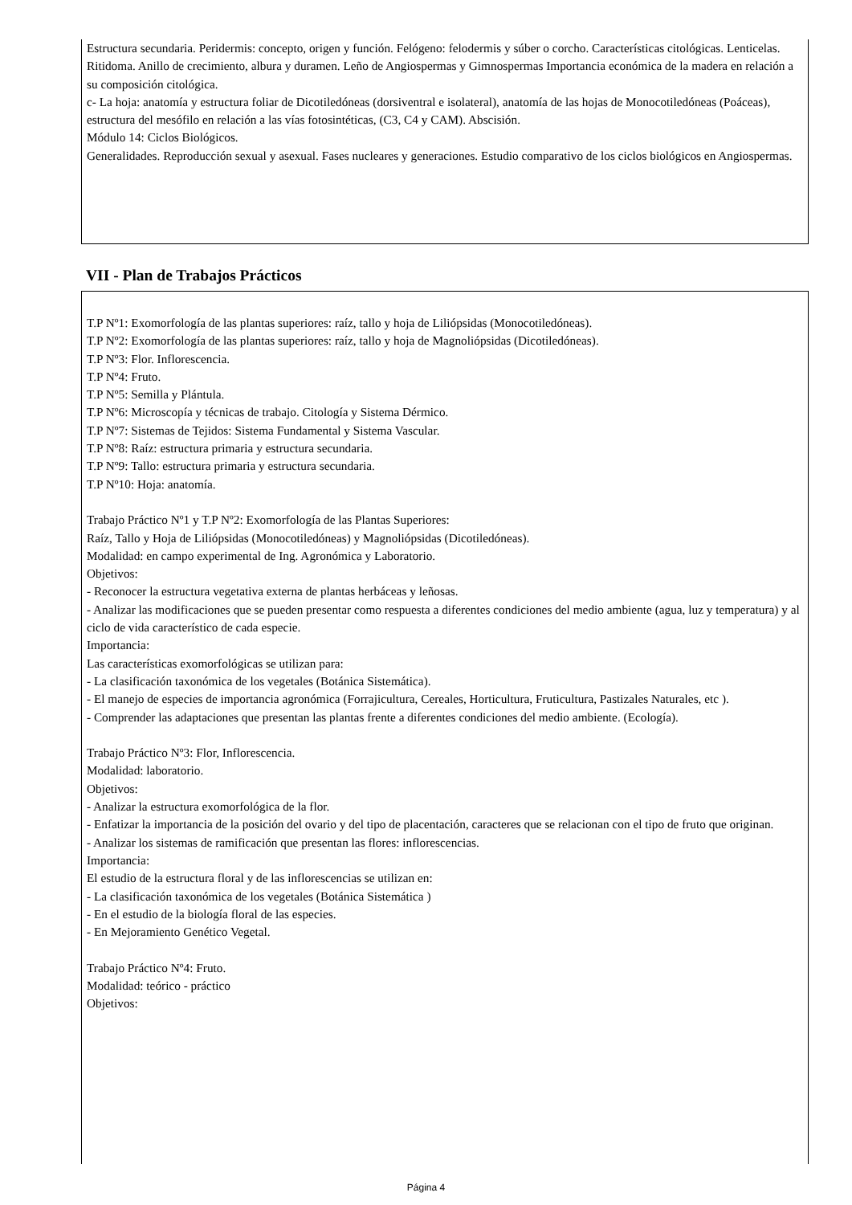Estructura secundaria. Peridermis: concepto, origen y función. Felógeno: felodermis y súber o corcho. Características citológicas. Lenticelas. Ritidoma. Anillo de crecimiento, albura y duramen. Leño de Angiospermas y Gimnospermas Importancia económica de la madera en relación a su composición citológica.
c- La hoja: anatomía y estructura foliar de Dicotiledóneas (dorsiventral e isolateral), anatomía de las hojas de Monocotiledóneas (Poáceas), estructura del mesófilo en relación a las vías fotosintéticas, (C3, C4 y CAM). Abscisión.
Módulo 14: Ciclos Biológicos.
Generalidades. Reproducción sexual y asexual. Fases nucleares y generaciones. Estudio comparativo de los ciclos biológicos en Angiospermas.
VII - Plan de Trabajos Prácticos
T.P Nº1: Exomorfología de las plantas superiores: raíz, tallo y hoja de Liliópsidas (Monocotiledóneas).
T.P Nº2: Exomorfología de las plantas superiores: raíz, tallo y hoja de Magnoliópsidas (Dicotiledóneas).
T.P Nº3: Flor. Inflorescencia.
T.P Nº4: Fruto.
T.P Nº5: Semilla y Plántula.
T.P Nº6: Microscopía y técnicas de trabajo. Citología y Sistema Dérmico.
T.P Nº7: Sistemas de Tejidos: Sistema Fundamental y Sistema Vascular.
T.P Nº8: Raíz: estructura primaria y estructura secundaria.
T.P Nº9: Tallo: estructura primaria y estructura secundaria.
T.P Nº10: Hoja: anatomía.
Trabajo Práctico Nº1 y T.P Nº2: Exomorfología de las Plantas Superiores:
Raíz, Tallo y Hoja de Liliópsidas (Monocotiledóneas) y Magnoliópsidas (Dicotiledóneas).
Modalidad: en campo experimental de Ing. Agronómica y Laboratorio.
Objetivos:
- Reconocer la estructura vegetativa externa de plantas herbáceas y leñosas.
- Analizar las modificaciones que se pueden presentar como respuesta a diferentes condiciones del medio ambiente (agua, luz y temperatura) y al ciclo de vida característico de cada especie.
Importancia:
Las características exomorfológicas se utilizan para:
- La clasificación taxonómica de los vegetales (Botánica Sistemática).
- El manejo de especies de importancia agronómica (Forrajicultura, Cereales, Horticultura, Fruticultura, Pastizales Naturales, etc ).
- Comprender las adaptaciones que presentan las plantas frente a diferentes condiciones del medio ambiente. (Ecología).
Trabajo Práctico Nº3: Flor, Inflorescencia.
Modalidad: laboratorio.
Objetivos:
- Analizar la estructura exomorfológica de la flor.
- Enfatizar la importancia de la posición del ovario y del tipo de placentación, caracteres que se relacionan con el tipo de fruto que originan.
- Analizar los sistemas de ramificación que presentan las flores: inflorescencias.
Importancia:
El estudio de la estructura floral y de las inflorescencias se utilizan en:
- La clasificación taxonómica de los vegetales (Botánica Sistemática )
- En el estudio de la biología floral de las especies.
- En Mejoramiento Genético Vegetal.
Trabajo Práctico Nº4: Fruto.
Modalidad: teórico - práctico
Objetivos:
Página 4